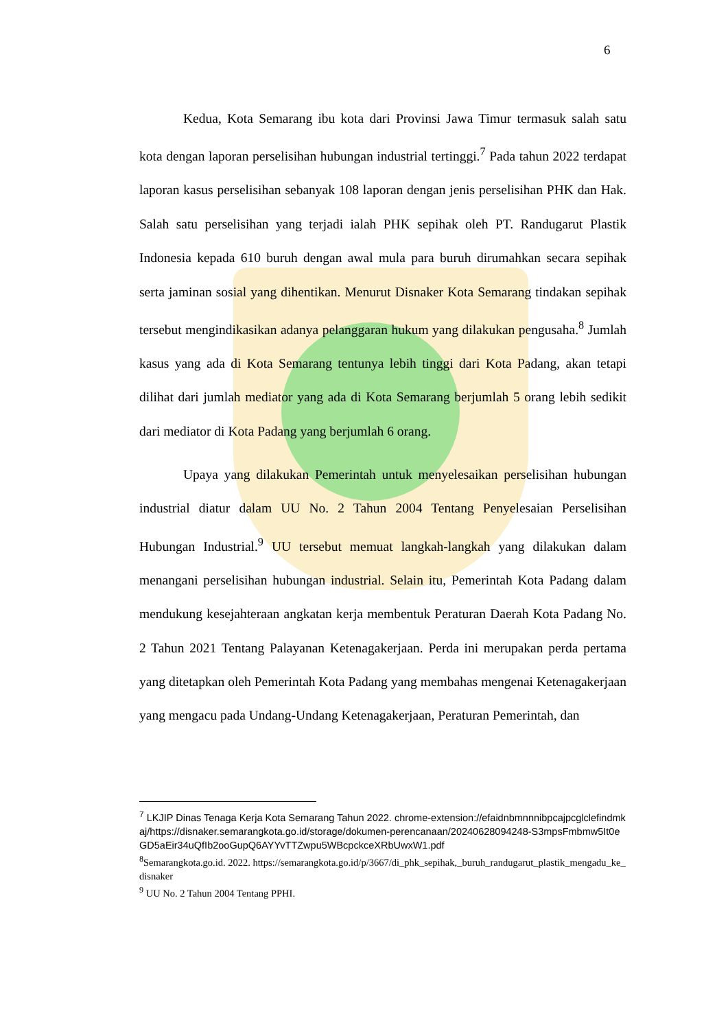6
Kedua, Kota Semarang ibu kota dari Provinsi Jawa Timur termasuk salah satu kota dengan laporan perselisihan hubungan industrial tertinggi.<sup>7</sup> Pada tahun 2022 terdapat laporan kasus perselisihan sebanyak 108 laporan dengan jenis perselisihan PHK dan Hak. Salah satu perselisihan yang terjadi ialah PHK sepihak oleh PT. Randugarut Plastik Indonesia kepada 610 buruh dengan awal mula para buruh dirumahkan secara sepihak serta jaminan sosial yang dihentikan. Menurut Disnaker Kota Semarang tindakan sepihak tersebut mengindikasikan adanya pelanggaran hukum yang dilakukan pengusaha.<sup>8</sup> Jumlah kasus yang ada di Kota Semarang tentunya lebih tinggi dari Kota Padang, akan tetapi dilihat dari jumlah mediator yang ada di Kota Semarang berjumlah 5 orang lebih sedikit dari mediator di Kota Padang yang berjumlah 6 orang.
Upaya yang dilakukan Pemerintah untuk menyelesaikan perselisihan hubungan industrial diatur dalam UU No. 2 Tahun 2004 Tentang Penyelesaian Perselisihan Hubungan Industrial.<sup>9</sup> UU tersebut memuat langkah-langkah yang dilakukan dalam menangani perselisihan hubungan industrial. Selain itu, Pemerintah Kota Padang dalam mendukung kesejahteraan angkatan kerja membentuk Peraturan Daerah Kota Padang No. 2 Tahun 2021 Tentang Palayanan Ketenagakerjaan. Perda ini merupakan perda pertama yang ditetapkan oleh Pemerintah Kota Padang yang membahas mengenai Ketenagakerjaan yang mengacu pada Undang-Undang Ketenagakerjaan, Peraturan Pemerintah, dan
<sup>7</sup> LKJIP Dinas Tenaga Kerja Kota Semarang Tahun 2022. chrome-extension://efaidnbmnnnibpcajpcglclefindmkaj/https://disnaker.semarangkota.go.id/storage/dokumen-perencanaan/20240628094248-S3mpsFmbmw5It0eGD5aEir34uQfIb2ooGupQ6AYYvTTZwpu5WBcpckceXRbUwxW1.pdf
<sup>8</sup> Semarangkota.go.id. 2022. https://semarangkota.go.id/p/3667/di_phk_sepihak,_buruh_randugarut_plastik_mengadu_ke_disnaker
<sup>9</sup> UU No. 2 Tahun 2004 Tentang PPHI.